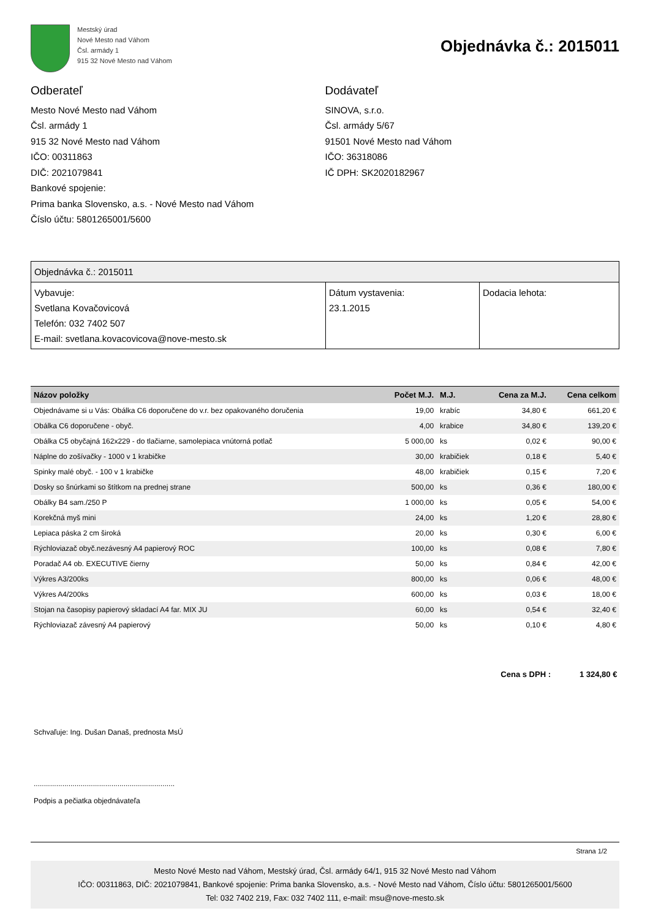Mestský úrad
Nové Mesto nad Váhom
Čsl. armády 1
915 32 Nové Mesto nad Váhom
Objednávka č.: 2015011
Odberateľ
Mesto Nové Mesto nad Váhom
Čsl. armády 1
915 32 Nové Mesto nad Váhom
IČO: 00311863
DIČ: 2021079841
Bankové spojenie:
Prima banka Slovensko, a.s. - Nové Mesto nad Váhom
Číslo účtu: 5801265001/5600
Dodávateľ
SINOVA, s.r.o.
Čsl. armády 5/67
91501 Nové Mesto nad Váhom
IČO: 36318086
IČ DPH: SK2020182967
| Objednávka č.: 2015011 | | |
| Vybavuje: Svetlana Kovačovicová Telefón: 032 7402 507 E-mail: svetlana.kovacovicova@nove-mesto.sk | Dátum vystavenia: 23.1.2015 | Dodacia lehota: |
| Názov položky | Počet M.J. | M.J. | Cena za M.J. | Cena celkom |
| --- | --- | --- | --- | --- |
| Objednávame si u Vás: Obálka C6 doporučene do v.r. bez opakovaného doručenia | 19,00 | krabíc | 34,80 € | 661,20 € |
| Obálka C6 doporučene - obyč. | 4,00 | krabice | 34,80 € | 139,20 € |
| Obálka C5 obyčajná 162x229 - do tlačiarne, samolepiaca vnútorná potlač | 5 000,00 | ks | 0,02 € | 90,00 € |
| Náplne do zošívačky - 1000 v 1 krabičke | 30,00 | krabičiek | 0,18 € | 5,40 € |
| Spinky malé obyč. - 100 v 1 krabičke | 48,00 | krabičiek | 0,15 € | 7,20 € |
| Dosky so šnúrkami so štítkom na prednej strane | 500,00 | ks | 0,36 € | 180,00 € |
| Obálky B4 sam./250 P | 1 000,00 | ks | 0,05 € | 54,00 € |
| Korekčná myš mini | 24,00 | ks | 1,20 € | 28,80 € |
| Lepiaca páska 2 cm široká | 20,00 | ks | 0,30 € | 6,00 € |
| Rýchloviazač obyč.nezávesný A4 papierový ROC | 100,00 | ks | 0,08 € | 7,80 € |
| Poradač A4 ob. EXECUTIVE čierny | 50,00 | ks | 0,84 € | 42,00 € |
| Výkres A3/200ks | 800,00 | ks | 0,06 € | 48,00 € |
| Výkres A4/200ks | 600,00 | ks | 0,03 € | 18,00 € |
| Stojan na časopisy papierový skladací A4 far. MIX JU | 60,00 | ks | 0,54 € | 32,40 € |
| Rýchloviazač závesný A4 papierový | 50,00 | ks | 0,10 € | 4,80 € |
Cena s DPH : 1 324,80 €
Schvaľuje: Ing. Dušan Današ, prednosta MsÚ
.....................................................................
Podpis a pečiatka objednávateľa
Strana 1/2
Mesto Nové Mesto nad Váhom, Mestský úrad, Čsl. armády 64/1, 915 32 Nové Mesto nad Váhom
IČO: 00311863, DIČ: 2021079841, Bankové spojenie: Prima banka Slovensko, a.s. - Nové Mesto nad Váhom, Číslo účtu: 5801265001/5600
Tel: 032 7402 219, Fax: 032 7402 111, e-mail: msu@nove-mesto.sk